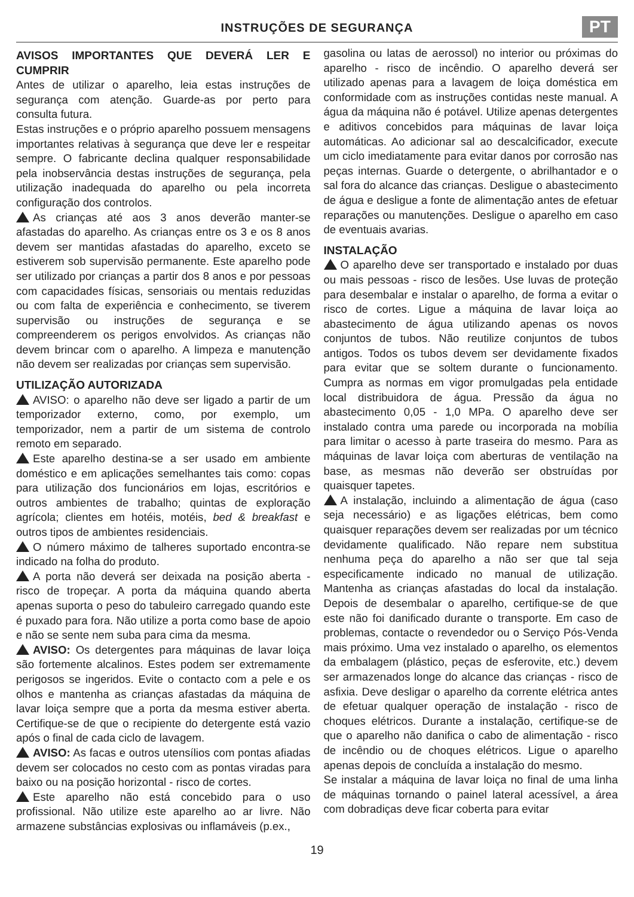INSTRUÇÕES DE SEGURANÇA
PT
AVISOS IMPORTANTES QUE DEVERÁ LER E CUMPRIR
Antes de utilizar o aparelho, leia estas instruções de segurança com atenção. Guarde-as por perto para consulta futura.
Estas instruções e o próprio aparelho possuem mensagens importantes relativas à segurança que deve ler e respeitar sempre. O fabricante declina qualquer responsabilidade pela inobservância destas instruções de segurança, pela utilização inadequada do aparelho ou pela incorreta configuração dos controlos.
As crianças até aos 3 anos deverão manter-se afastadas do aparelho. As crianças entre os 3 e os 8 anos devem ser mantidas afastadas do aparelho, exceto se estiverem sob supervisão permanente. Este aparelho pode ser utilizado por crianças a partir dos 8 anos e por pessoas com capacidades físicas, sensoriais ou mentais reduzidas ou com falta de experiência e conhecimento, se tiverem supervisão ou instruções de segurança e se compreenderem os perigos envolvidos. As crianças não devem brincar com o aparelho. A limpeza e manutenção não devem ser realizadas por crianças sem supervisão.
UTILIZAÇÃO AUTORIZADA
AVISO: o aparelho não deve ser ligado a partir de um temporizador externo, como, por exemplo, um temporizador, nem a partir de um sistema de controlo remoto em separado.
Este aparelho destina-se a ser usado em ambiente doméstico e em aplicações semelhantes tais como: copas para utilização dos funcionários em lojas, escritórios e outros ambientes de trabalho; quintas de exploração agrícola; clientes em hotéis, motéis, bed & breakfast e outros tipos de ambientes residenciais.
O número máximo de talheres suportado encontra-se indicado na folha do produto.
A porta não deverá ser deixada na posição aberta - risco de tropeçar. A porta da máquina quando aberta apenas suporta o peso do tabuleiro carregado quando este é puxado para fora. Não utilize a porta como base de apoio e não se sente nem suba para cima da mesma.
AVISO: Os detergentes para máquinas de lavar loiça são fortemente alcalinos. Estes podem ser extremamente perigosos se ingeridos. Evite o contacto com a pele e os olhos e mantenha as crianças afastadas da máquina de lavar loiça sempre que a porta da mesma estiver aberta. Certifique-se de que o recipiente do detergente está vazio após o final de cada ciclo de lavagem.
AVISO: As facas e outros utensílios com pontas afiadas devem ser colocados no cesto com as pontas viradas para baixo ou na posição horizontal - risco de cortes.
Este aparelho não está concebido para o uso profissional. Não utilize este aparelho ao ar livre. Não armazene substâncias explosivas ou inflamáveis (p.ex.,
gasolina ou latas de aerossol) no interior ou próximas do aparelho - risco de incêndio. O aparelho deverá ser utilizado apenas para a lavagem de loiça doméstica em conformidade com as instruções contidas neste manual. A água da máquina não é potável. Utilize apenas detergentes e aditivos concebidos para máquinas de lavar loiça automáticas. Ao adicionar sal ao descalcificador, execute um ciclo imediatamente para evitar danos por corrosão nas peças internas. Guarde o detergente, o abrilhantador e o sal fora do alcance das crianças. Desligue o abastecimento de água e desligue a fonte de alimentação antes de efetuar reparações ou manutenções. Desligue o aparelho em caso de eventuais avarias.
INSTALAÇÃO
O aparelho deve ser transportado e instalado por duas ou mais pessoas - risco de lesões. Use luvas de proteção para desembalar e instalar o aparelho, de forma a evitar o risco de cortes. Ligue a máquina de lavar loiça ao abastecimento de água utilizando apenas os novos conjuntos de tubos. Não reutilize conjuntos de tubos antigos. Todos os tubos devem ser devidamente fixados para evitar que se soltem durante o funcionamento. Cumpra as normas em vigor promulgadas pela entidade local distribuidora de água. Pressão da água no abastecimento 0,05 - 1,0 MPa. O aparelho deve ser instalado contra uma parede ou incorporada na mobília para limitar o acesso à parte traseira do mesmo. Para as máquinas de lavar loiça com aberturas de ventilação na base, as mesmas não deverão ser obstruídas por quaisquer tapetes.
A instalação, incluindo a alimentação de água (caso seja necessário) e as ligações elétricas, bem como quaisquer reparações devem ser realizadas por um técnico devidamente qualificado. Não repare nem substitua nenhuma peça do aparelho a não ser que tal seja especificamente indicado no manual de utilização. Mantenha as crianças afastadas do local da instalação. Depois de desembalar o aparelho, certifique-se de que este não foi danificado durante o transporte. Em caso de problemas, contacte o revendedor ou o Serviço Pós-Venda mais próximo. Uma vez instalado o aparelho, os elementos da embalagem (plástico, peças de esferovite, etc.) devem ser armazenados longe do alcance das crianças - risco de asfixia. Deve desligar o aparelho da corrente elétrica antes de efetuar qualquer operação de instalação - risco de choques elétricos. Durante a instalação, certifique-se de que o aparelho não danifica o cabo de alimentação - risco de incêndio ou de choques elétricos. Ligue o aparelho apenas depois de concluída a instalação do mesmo.
Se instalar a máquina de lavar loiça no final de uma linha de máquinas tornando o painel lateral acessível, a área com dobradiças deve ficar coberta para evitar
19